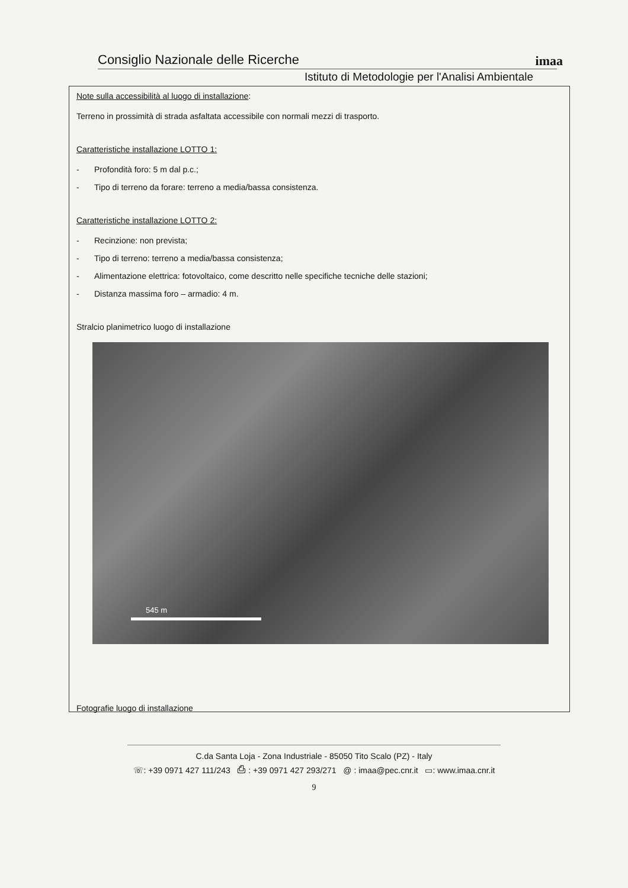imaa
Consiglio Nazionale delle Ricerche
Istituto di Metodologie per l'Analisi Ambientale
Note sulla accessibilità al luogo di installazione:
Terreno in prossimità di strada asfaltata accessibile con normali mezzi di trasporto.
Caratteristiche installazione LOTTO 1:
- Profondità foro: 5 m dal p.c.;
- Tipo di terreno da forare: terreno a media/bassa consistenza.
Caratteristiche installazione LOTTO 2:
- Recinzione: non prevista;
- Tipo di terreno: terreno a media/bassa consistenza;
- Alimentazione elettrica: fotovoltaico, come descritto nelle specifiche tecniche delle stazioni;
- Distanza massima foro – armadio: 4 m.
Stralcio planimetrico luogo di installazione
545 m
Fotografie luogo di installazione
C.da Santa Loja - Zona Industriale - 85050 Tito Scalo (PZ) - Italy
☏: +39 0971 427 111/243 ⎙ : +39 0971 427 293/271 @ : imaa@pec.cnr.it ▭: www.imaa.cnr.it
9